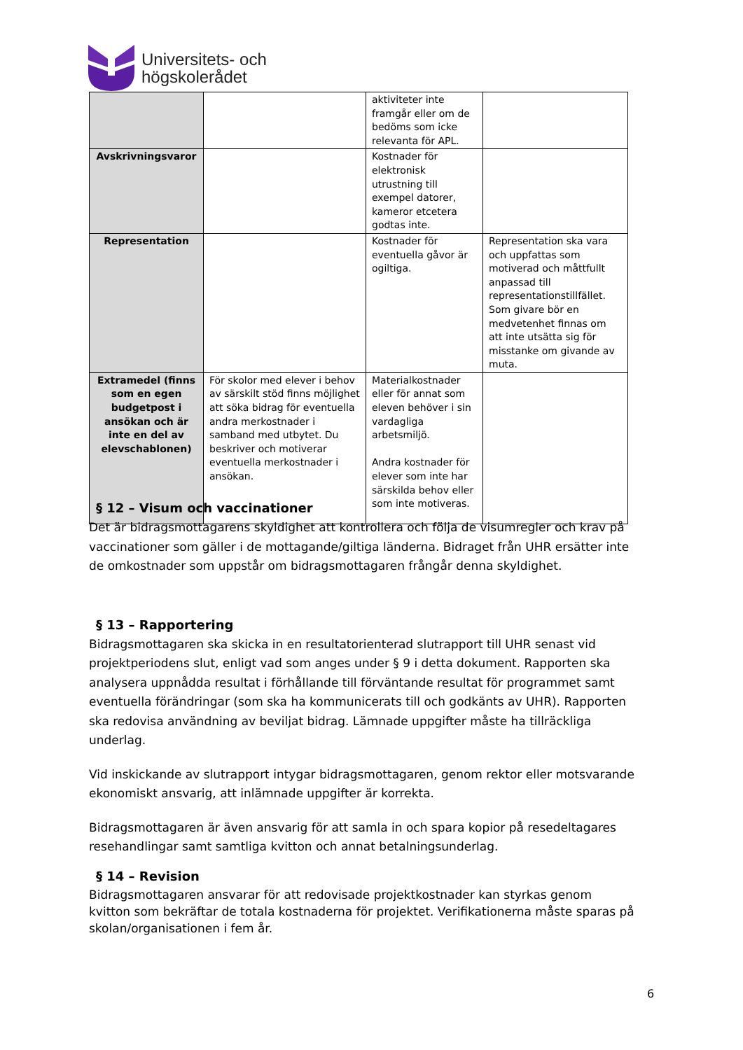Universitets- och
högskolerådet
| | | aktiviteter inte framgår eller om de bedöms som icke relevanta för APL. | |
| Avskrivningsvaror | | Kostnader för elektronisk utrustning till exempel datorer, kameror etcetera godtas inte. | |
| Representation | | Kostnader för eventuella gåvor är ogiltiga. | Representation ska vara och uppfattas som motiverad och måttfullt anpassad till representationstillfället. Som givare bör en medvetenhet finnas om att inte utsätta sig för misstanke om givande av muta. |
| Extramedel (finns som en egen budgetpost i ansökan och är inte en del av elevschablonen) | För skolor med elever i behov av särskilt stöd finns möjlighet att söka bidrag för eventuella andra merkostnader i samband med utbytet. Du beskriver och motiverar eventuella merkostnader i ansökan. | Materialkostnader eller för annat som eleven behöver i sin vardagliga arbetsmiljö. Andra kostnader för elever som inte har särskilda behov eller som inte motiveras. | |
§ 12 – Visum och vaccinationer
Det är bidragsmottagarens skyldighet att kontrollera och följa de visumregler och krav på vaccinationer som gäller i de mottagande/giltiga länderna. Bidraget från UHR ersätter inte de omkostnader som uppstår om bidragsmottagaren frångår denna skyldighet.
§ 13 – Rapportering
Bidragsmottagaren ska skicka in en resultatorienterad slutrapport till UHR senast vid projektperiodens slut, enligt vad som anges under § 9 i detta dokument. Rapporten ska analysera uppnådda resultat i förhållande till förväntande resultat för programmet samt eventuella förändringar (som ska ha kommunicerats till och godkänts av UHR). Rapporten ska redovisa användning av beviljat bidrag. Lämnade uppgifter måste ha tillräckliga underlag.
Vid inskickande av slutrapport intygar bidragsmottagaren, genom rektor eller motsvarande ekonomiskt ansvarig, att inlämnade uppgifter är korrekta.
Bidragsmottagaren är även ansvarig för att samla in och spara kopior på resedeltagares resehandlingar samt samtliga kvitton och annat betalningsunderlag.
§ 14 – Revision
Bidragsmottagaren ansvarar för att redovisade projektkostnader kan styrkas genom kvitton som bekräftar de totala kostnaderna för projektet. Verifikationerna måste sparas på skolan/organisationen i fem år.
6